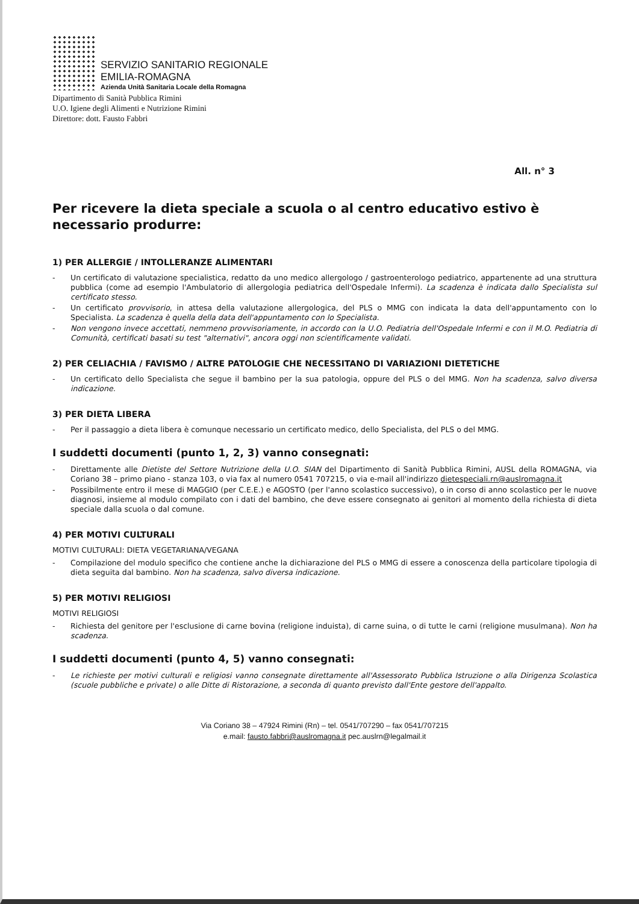SERVIZIO SANITARIO REGIONALE
EMILIA-ROMAGNA
Azienda Unità Sanitaria Locale della Romagna
Dipartimento di Sanità Pubblica Rimini
U.O. Igiene degli Alimenti e Nutrizione Rimini
Direttore: dott. Fausto Fabbri
All. n° 3
Per ricevere la dieta speciale a scuola o al centro educativo estivo è necessario produrre:
1) PER ALLERGIE / INTOLLERANZE ALIMENTARI
- Un certificato di valutazione specialistica, redatto da uno medico allergologo / gastroenterologo pediatrico, appartenente ad una struttura pubblica (come ad esempio l'Ambulatorio di allergologia pediatrica dell'Ospedale Infermi). La scadenza è indicata dallo Specialista sul certificato stesso.
- Un certificato provvisorio, in attesa della valutazione allergologica, del PLS o MMG con indicata la data dell'appuntamento con lo Specialista. La scadenza è quella della data dell'appuntamento con lo Specialista.
- Non vengono invece accettati, nemmeno provvisoriamente, in accordo con la U.O. Pediatria dell'Ospedale Infermi e con il M.O. Pediatria di Comunità, certificati basati su test "alternativi", ancora oggi non scientificamente validati.
2) PER CELIACHIA / FAVISMO / ALTRE PATOLOGIE CHE NECESSITANO DI VARIAZIONI DIETETICHE
- Un certificato dello Specialista che segue il bambino per la sua patologia, oppure del PLS o del MMG. Non ha scadenza, salvo diversa indicazione.
3) PER DIETA LIBERA
- Per il passaggio a dieta libera è comunque necessario un certificato medico, dello Specialista, del PLS o del MMG.
I suddetti documenti (punto 1, 2, 3) vanno consegnati:
- Direttamente alle Dietiste del Settore Nutrizione della U.O. SIAN del Dipartimento di Sanità Pubblica Rimini, AUSL della ROMAGNA, via Coriano 38 – primo piano - stanza 103, o via fax al numero 0541 707215, o via e-mail all'indirizzo dietespeciali.rn@auslromagna.it
- Possibilmente entro il mese di MAGGIO (per C.E.E.) e AGOSTO (per l'anno scolastico successivo), o in corso di anno scolastico per le nuove diagnosi, insieme al modulo compilato con i dati del bambino, che deve essere consegnato ai genitori al momento della richiesta di dieta speciale dalla scuola o dal comune.
4) PER MOTIVI CULTURALI
MOTIVI CULTURALI: DIETA VEGETARIANA/VEGANA
- Compilazione del modulo specifico che contiene anche la dichiarazione del PLS o MMG di essere a conoscenza della particolare tipologia di dieta seguita dal bambino. Non ha scadenza, salvo diversa indicazione.
5) PER MOTIVI RELIGIOSI
MOTIVI RELIGIOSI
- Richiesta del genitore per l'esclusione di carne bovina (religione induista), di carne suina, o di tutte le carni (religione musulmana). Non ha scadenza.
I suddetti documenti (punto 4, 5) vanno consegnati:
- Le richieste per motivi culturali e religiosi vanno consegnate direttamente all'Assessorato Pubblica Istruzione o alla Dirigenza Scolastica (scuole pubbliche e private) o alle Ditte di Ristorazione, a seconda di quanto previsto dall'Ente gestore dell'appalto.
Via Coriano 38 – 47924 Rimini (Rn) – tel. 0541/707290 – fax 0541/707215
e.mail: fausto.fabbri@auslromagna.it pec.auslrn@legalmail.it